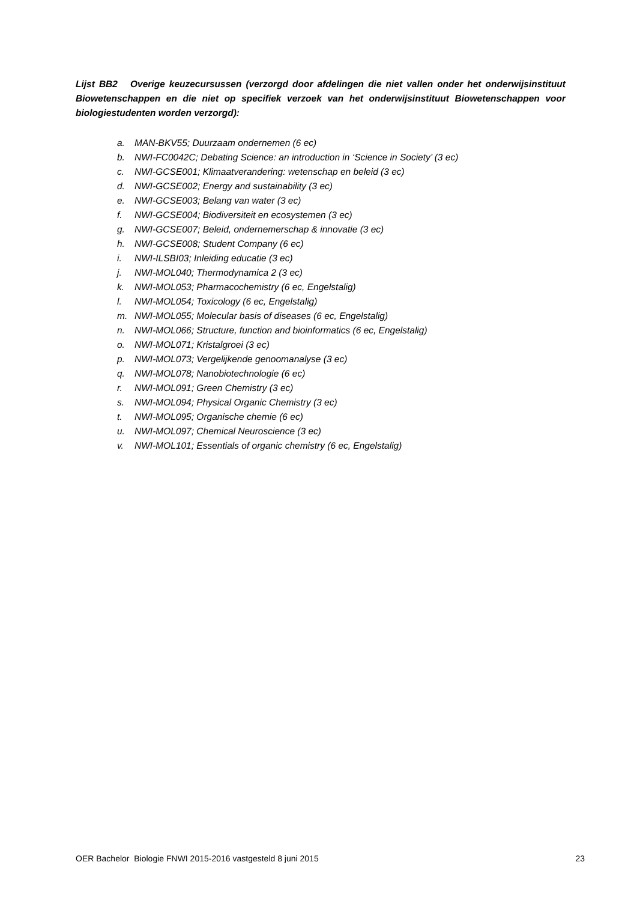Lijst BB2 Overige keuzecursussen (verzorgd door afdelingen die niet vallen onder het onderwijsinstituut Biowetenschappen en die niet op specifiek verzoek van het onderwijsinstituut Biowetenschappen voor biologiestudenten worden verzorgd):
a. MAN-BKV55; Duurzaam ondernemen (6 ec)
b. NWI-FC0042C; Debating Science: an introduction in ‘Science in Society’ (3 ec)
c. NWI-GCSE001; Klimaatverandering: wetenschap en beleid (3 ec)
d. NWI-GCSE002; Energy and sustainability (3 ec)
e. NWI-GCSE003; Belang van water (3 ec)
f. NWI-GCSE004; Biodiversiteit en ecosystemen (3 ec)
g. NWI-GCSE007; Beleid, ondernemerschap & innovatie (3 ec)
h. NWI-GCSE008; Student Company (6 ec)
i. NWI-ILSBI03; Inleiding educatie (3 ec)
j. NWI-MOL040; Thermodynamica 2 (3 ec)
k. NWI-MOL053; Pharmacochemistry (6 ec, Engelstalig)
l. NWI-MOL054; Toxicology (6 ec, Engelstalig)
m. NWI-MOL055; Molecular basis of diseases (6 ec, Engelstalig)
n. NWI-MOL066; Structure, function and bioinformatics (6 ec, Engelstalig)
o. NWI-MOL071; Kristalgroei (3 ec)
p. NWI-MOL073; Vergelijkende genoomanalyse (3 ec)
q. NWI-MOL078; Nanobiotechnologie (6 ec)
r. NWI-MOL091; Green Chemistry (3 ec)
s. NWI-MOL094; Physical Organic Chemistry (3 ec)
t. NWI-MOL095; Organische chemie (6 ec)
u. NWI-MOL097; Chemical Neuroscience (3 ec)
v. NWI-MOL101; Essentials of organic chemistry (6 ec, Engelstalig)
OER Bachelor Biologie FNWI 2015-2016 vastgesteld 8 juni 2015 23